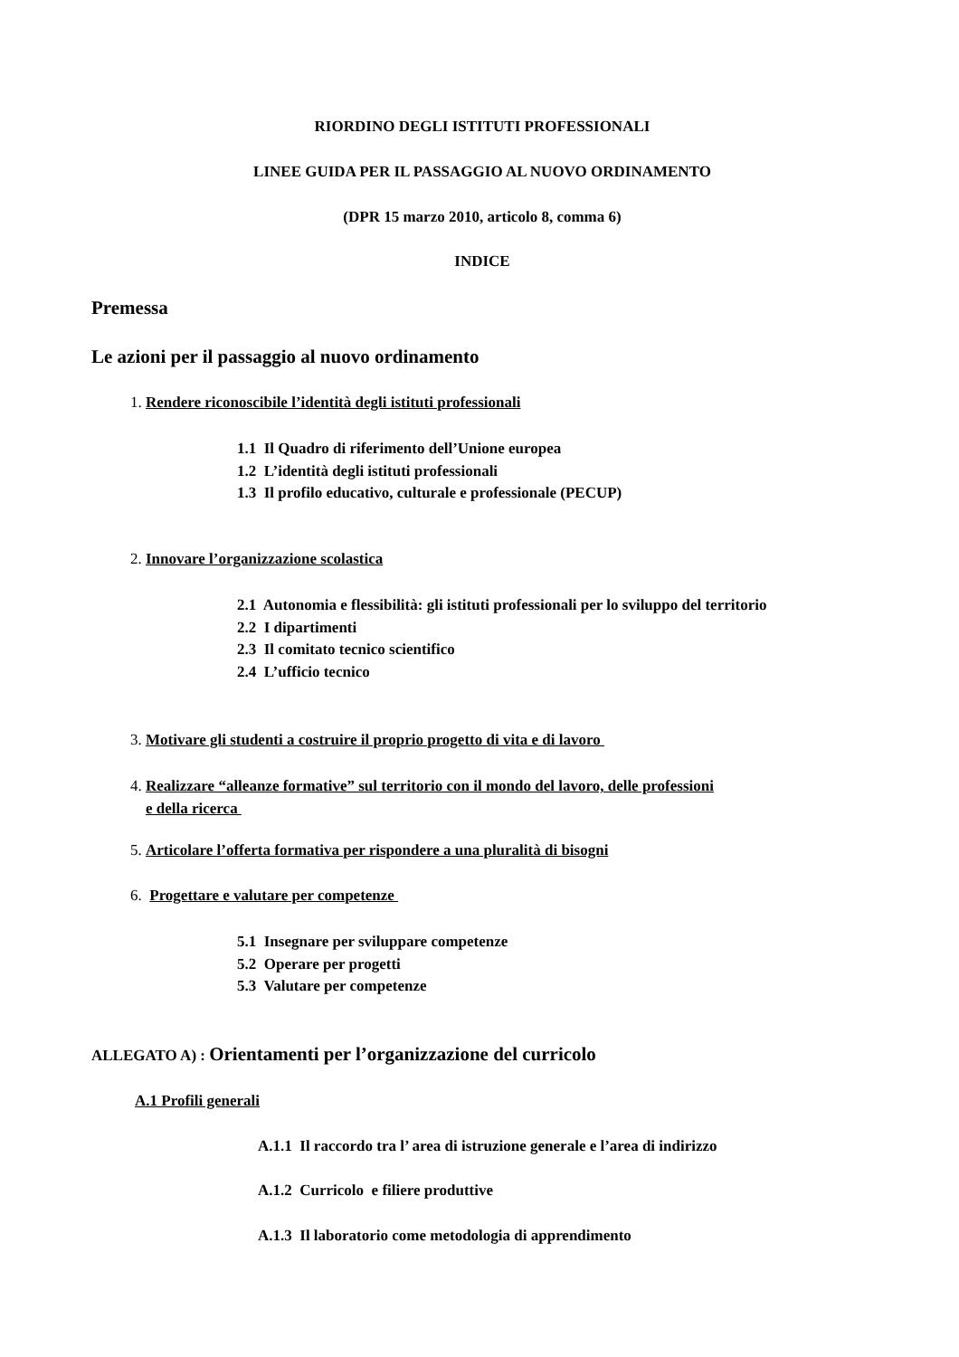RIORDINO DEGLI ISTITUTI PROFESSIONALI
LINEE GUIDA PER IL PASSAGGIO AL NUOVO ORDINAMENTO
(DPR 15 marzo 2010, articolo 8, comma 6)
INDICE
Premessa
Le azioni per il passaggio al nuovo ordinamento
1. Rendere riconoscibile l’identità degli istituti professionali
1.1 Il Quadro di riferimento dell’Unione europea
1.2 L’identità degli istituti professionali
1.3 Il profilo educativo, culturale e professionale (PECUP)
2. Innovare l’organizzazione scolastica
2.1 Autonomia e flessibilità: gli istituti professionali per lo sviluppo del territorio
2.2 I dipartimenti
2.3 Il comitato tecnico scientifico
2.4 L’ufficio tecnico
3. Motivare gli studenti a costruire il proprio progetto di vita e di lavoro
4. Realizzare “alleanze formative” sul territorio con il mondo del lavoro, delle professioni
e della ricerca
5. Articolare l’offerta formativa per rispondere a una pluralità di bisogni
6. Progettare e valutare per competenze
5.1 Insegnare per sviluppare competenze
5.2 Operare per progetti
5.3 Valutare per competenze
ALLEGATO A) : Orientamenti per l’organizzazione del curricolo
A.1 Profili generali
A.1.1 Il raccordo tra l’ area di istruzione generale e l’area di indirizzo
A.1.2 Curricolo e filiere produttive
A.1.3 Il laboratorio come metodologia di apprendimento